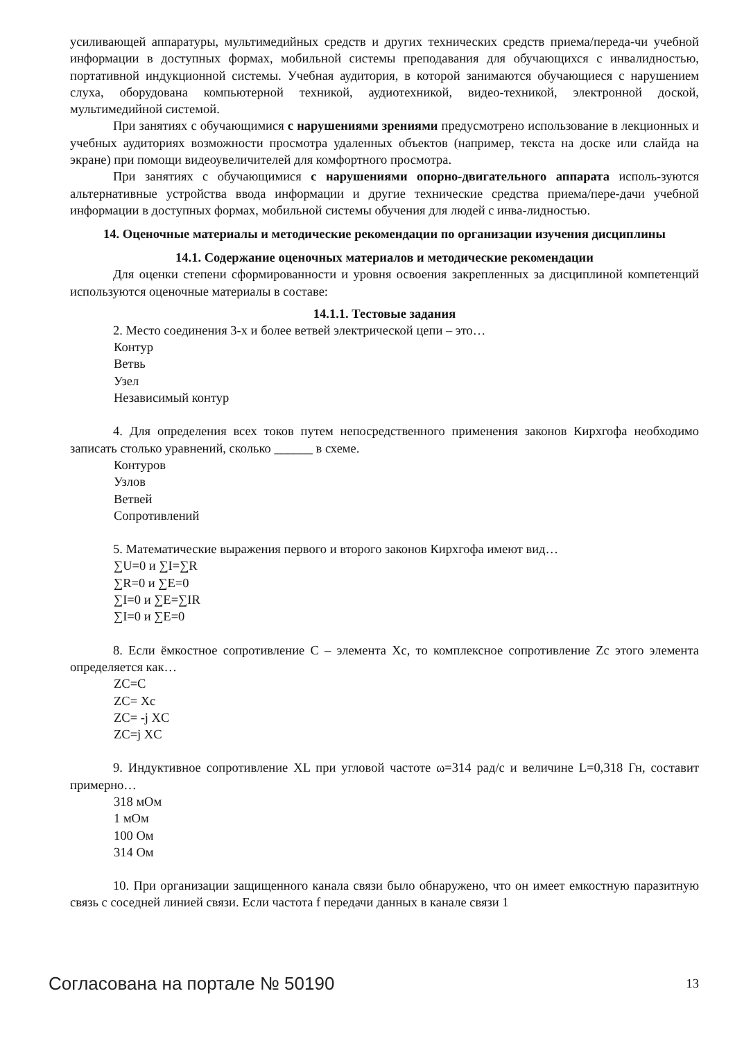усиливающей аппаратуры, мультимедийных средств и других технических средств приема/переда-чи учебной информации в доступных формах, мобильной системы преподавания для обучающихся с инвалидностью, портативной индукционной системы. Учебная аудитория, в которой занимаются обучающиеся с нарушением слуха, оборудована компьютерной техникой, аудиотехникой, видео-техникой, электронной доской, мультимедийной системой.
При занятиях с обучающимися с нарушениями зрениями предусмотрено использование в лекционных и учебных аудиториях возможности просмотра удаленных объектов (например, текста на доске или слайда на экране) при помощи видеоувеличителей для комфортного просмотра.
При занятиях с обучающимися с нарушениями опорно-двигательного аппарата исполь-зуются альтернативные устройства ввода информации и другие технические средства приема/пере-дачи учебной информации в доступных формах, мобильной системы обучения для людей с инва-лидностью.
14. Оценочные материалы и методические рекомендации по организации изучения дисциплины
14.1. Содержание оценочных материалов и методические рекомендации
Для оценки степени сформированности и уровня освоения закрепленных за дисциплиной компетенций используются оценочные материалы в составе:
14.1.1. Тестовые задания
2. Место соединения 3-х и более ветвей электрической цепи – это…
Контур
Ветвь
Узел
Независимый контур
4. Для определения всех токов путем непосредственного применения законов Кирхгофа необходимо записать столько уравнений, сколько ______ в схеме.
Контуров
Узлов
Ветвей
Сопротивлений
5. Математические выражения первого и второго законов Кирхгофа имеют вид…
∑U=0 и ∑I=∑R
∑R=0 и ∑E=0
∑I=0 и ∑E=∑IR
∑I=0 и ∑E=0
8. Если ёмкостное сопротивление С – элемента Xс, то комплексное сопротивление Zс этого элемента определяется как…
ZC=C
ZC= Xс
ZC= -j XC
ZC=j XC
9. Индуктивное сопротивление XL при угловой частоте ω=314 рад/с и величине L=0,318 Гн, составит примерно…
318 мОм
1 мОм
100 Ом
314 Ом
10. При организации защищенного канала связи было обнаружено, что он имеет емкостную паразитную связь с соседней линией связи. Если частота f передачи данных в канале связи 1
Согласована на портале № 50190 13